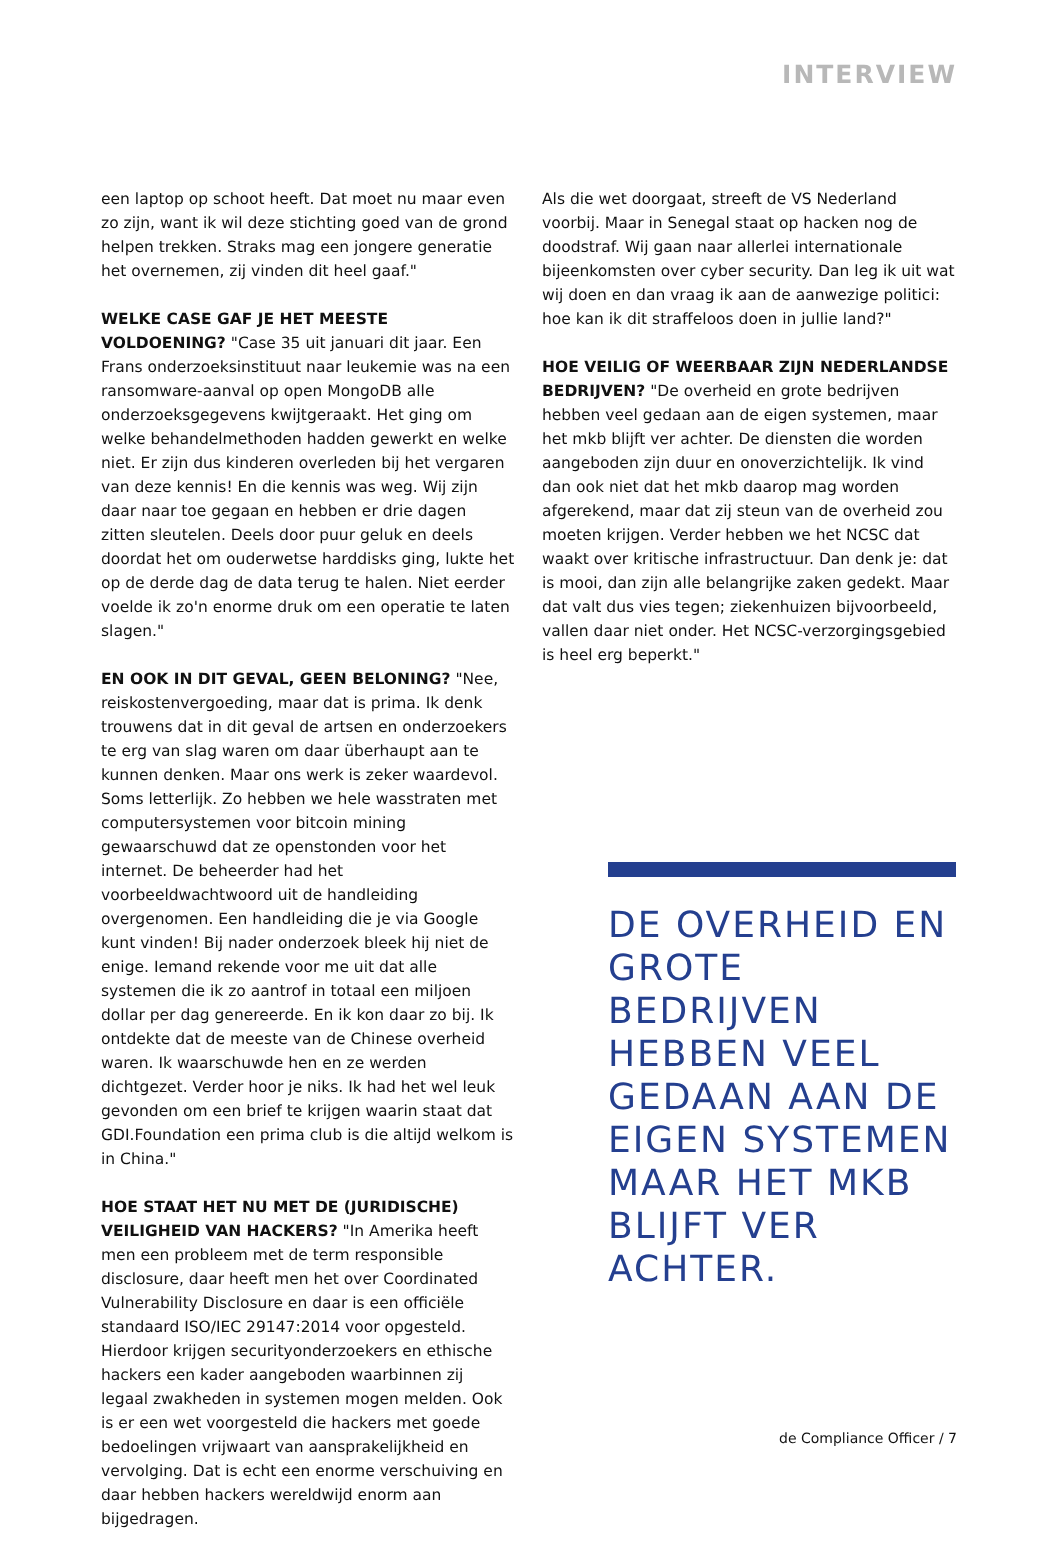INTERVIEW
een laptop op schoot heeft. Dat moet nu maar even zo zijn, want ik wil deze stichting goed van de grond helpen trekken. Straks mag een jongere generatie het overnemen, zij vinden dit heel gaaf."
WELKE CASE GAF JE HET MEESTE VOLDOENING? "Case 35 uit januari dit jaar. Een Frans onderzoeksinstituut naar leukemie was na een ransomware-aanval op open MongoDB alle onderzoeksgegevens kwijtgeraakt. Het ging om welke behandelmethoden hadden gewerkt en welke niet. Er zijn dus kinderen overleden bij het vergaren van deze kennis! En die kennis was weg. Wij zijn daar naar toe gegaan en hebben er drie dagen zitten sleutelen. Deels door puur geluk en deels doordat het om ouderwetse harddisks ging, lukte het op de derde dag de data terug te halen. Niet eerder voelde ik zo'n enorme druk om een operatie te laten slagen."
EN OOK IN DIT GEVAL, GEEN BELONING? "Nee, reiskostenvergoeding, maar dat is prima. Ik denk trouwens dat in dit geval de artsen en onderzoekers te erg van slag waren om daar überhaupt aan te kunnen denken. Maar ons werk is zeker waardevol. Soms letterlijk. Zo hebben we hele wasstraten met computersystemen voor bitcoin mining gewaarschuwd dat ze openstonden voor het internet. De beheerder had het voorbeeldwachtwoord uit de handleiding overgenomen. Een handleiding die je via Google kunt vinden! Bij nader onderzoek bleek hij niet de enige. Iemand rekende voor me uit dat alle systemen die ik zo aantrof in totaal een miljoen dollar per dag genereerde. En ik kon daar zo bij. Ik ontdekte dat de meeste van de Chinese overheid waren. Ik waarschuwde hen en ze werden dichtgezet. Verder hoor je niks. Ik had het wel leuk gevonden om een brief te krijgen waarin staat dat GDI.Foundation een prima club is die altijd welkom is in China."
HOE STAAT HET NU MET DE (JURIDISCHE) VEILIGHEID VAN HACKERS? "In Amerika heeft men een probleem met de term responsible disclosure, daar heeft men het over Coordinated Vulnerability Disclosure en daar is een officiële standaard ISO/IEC 29147:2014 voor opgesteld. Hierdoor krijgen securityonderzoekers en ethische hackers een kader aangeboden waarbinnen zij legaal zwakheden in systemen mogen melden. Ook is er een wet voorgesteld die hackers met goede bedoelingen vrijwaart van aansprakelijkheid en vervolging. Dat is echt een enorme verschuiving en daar hebben hackers wereldwijd enorm aan bijgedragen.
Als die wet doorgaat, streeft de VS Nederland voorbij. Maar in Senegal staat op hacken nog de doodstraf. Wij gaan naar allerlei internationale bijeenkomsten over cyber security. Dan leg ik uit wat wij doen en dan vraag ik aan de aanwezige politici: hoe kan ik dit straffeloos doen in jullie land?"
HOE VEILIG OF WEERBAAR ZIJN NEDERLANDSE BEDRIJVEN? "De overheid en grote bedrijven hebben veel gedaan aan de eigen systemen, maar het mkb blijft ver achter. De diensten die worden aangeboden zijn duur en onoverzichtelijk. Ik vind dan ook niet dat het mkb daarop mag worden afgerekend, maar dat zij steun van de overheid zou moeten krijgen. Verder hebben we het NCSC dat waakt over kritische infrastructuur. Dan denk je: dat is mooi, dan zijn alle belangrijke zaken gedekt. Maar dat valt dus vies tegen; ziekenhuizen bijvoorbeeld, vallen daar niet onder. Het NCSC-verzorgingsgebied is heel erg beperkt."
DE OVERHEID EN GROTE BEDRIJVEN HEBBEN VEEL GEDAAN AAN DE EIGEN SYSTEMEN MAAR HET MKB BLIJFT VER ACHTER.
de Compliance Officer / 7